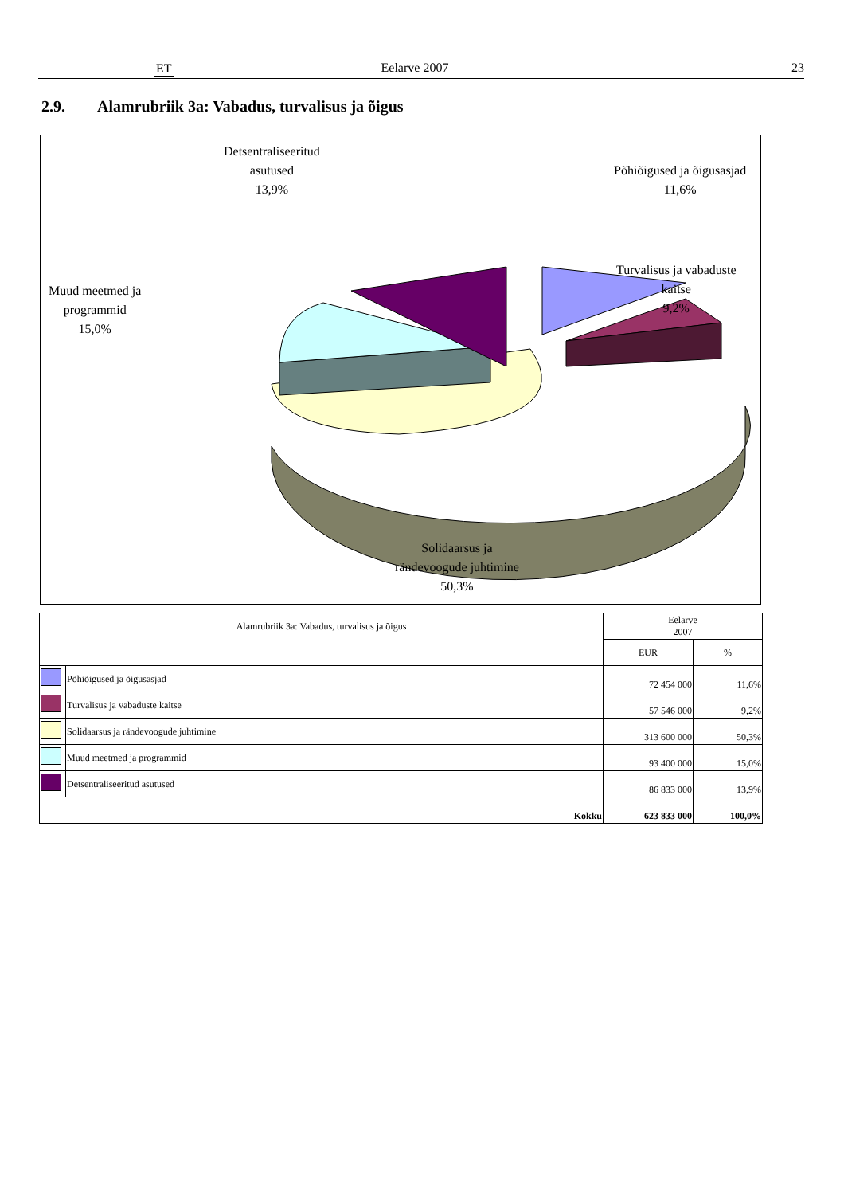ET Eelarve 2007 23
2.9. Alamrubriik 3a: Vabadus, turvalisus ja õigus
Detsentraliseeritud
asutused
13,9%
Põhiõigused ja õigusasjad
11,6%
Turvalisus ja vabaduste
kaitse
9,2%
Muud meetmed ja
programmid
15,0%
Solidaarsus ja
rändevoogude juhtimine
50,3%
| Alamrubriik 3a: Vabadus, turvalisus ja õigus | | Eelarve 2007 | |
| --- | --- | --- | --- |
| | | EUR | % |
| | Põhiõigused ja õigusasjad | 72 454 000 | 11,6% |
| | Turvalisus ja vabaduste kaitse | 57 546 000 | 9,2% |
| | Solidaarsus ja rändevoogude juhtimine | 313 600 000 | 50,3% |
| | Muud meetmed ja programmid | 93 400 000 | 15,0% |
| | Detsentraliseeritud asutused | 86 833 000 | 13,9% |
| Kokku | | 623 833 000 | 100,0% |